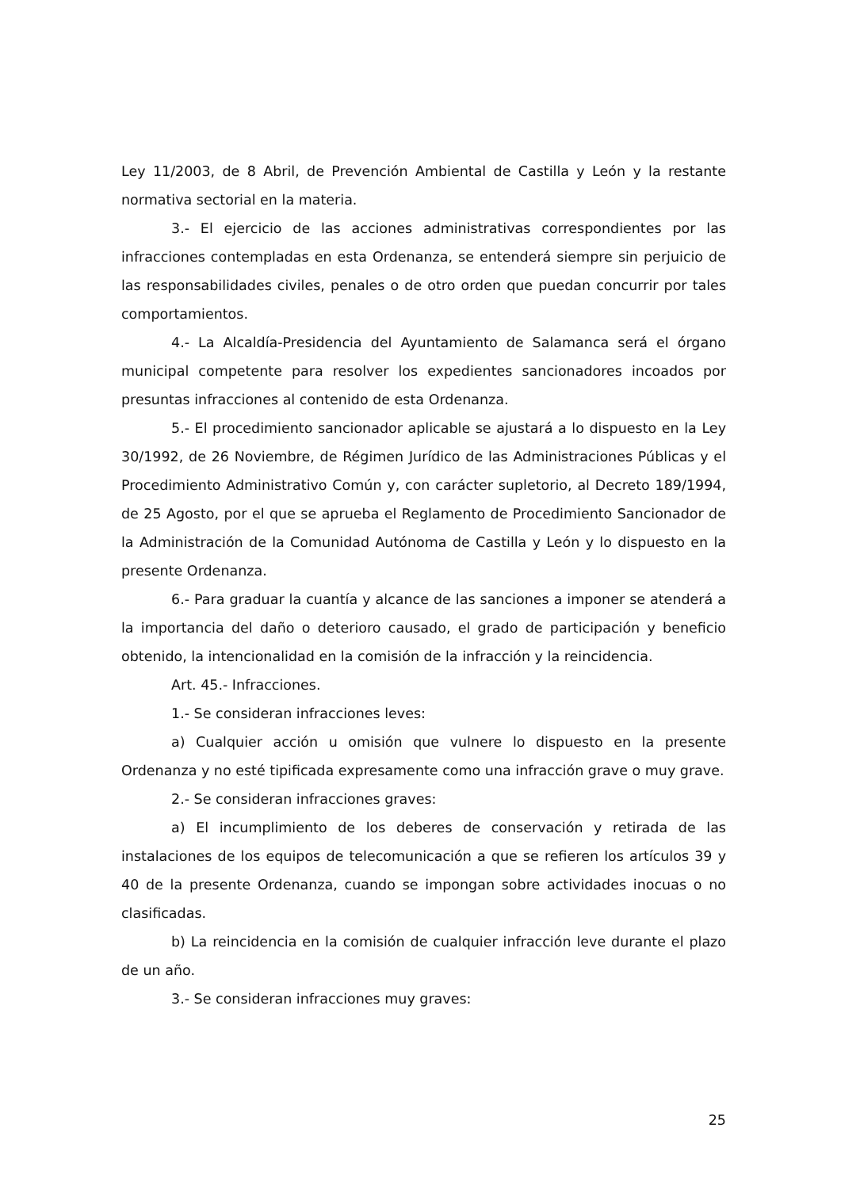Ley 11/2003, de 8 Abril, de Prevención Ambiental de Castilla y León y la restante normativa sectorial en la materia.
3.- El ejercicio de las acciones administrativas correspondientes por las infracciones contempladas en esta Ordenanza, se entenderá siempre sin perjuicio de las responsabilidades civiles, penales o de otro orden que puedan concurrir por tales comportamientos.
4.- La Alcaldía-Presidencia del Ayuntamiento de Salamanca será el órgano municipal competente para resolver los expedientes sancionadores incoados por presuntas infracciones al contenido de esta Ordenanza.
5.- El procedimiento sancionador aplicable se ajustará a lo dispuesto en la Ley 30/1992, de 26 Noviembre, de Régimen Jurídico de las Administraciones Públicas y el Procedimiento Administrativo Común y, con carácter supletorio, al Decreto 189/1994, de 25 Agosto, por el que se aprueba el Reglamento de Procedimiento Sancionador de la Administración de la Comunidad Autónoma de Castilla y León y lo dispuesto en la presente Ordenanza.
6.- Para graduar la cuantía y alcance de las sanciones a imponer se atenderá a la importancia del daño o deterioro causado, el grado de participación y beneficio obtenido, la intencionalidad en la comisión de la infracción y la reincidencia.
Art. 45.- Infracciones.
1.- Se consideran infracciones leves:
a) Cualquier acción u omisión que vulnere lo dispuesto en la presente Ordenanza y no esté tipificada expresamente como una infracción grave o muy grave.
2.- Se consideran infracciones graves:
a) El incumplimiento de los deberes de conservación y retirada de las instalaciones de los equipos de telecomunicación a que se refieren los artículos 39 y 40 de la presente Ordenanza, cuando se impongan sobre actividades inocuas o no clasificadas.
b) La reincidencia en la comisión de cualquier infracción leve durante el plazo de un año.
3.- Se consideran infracciones muy graves:
25